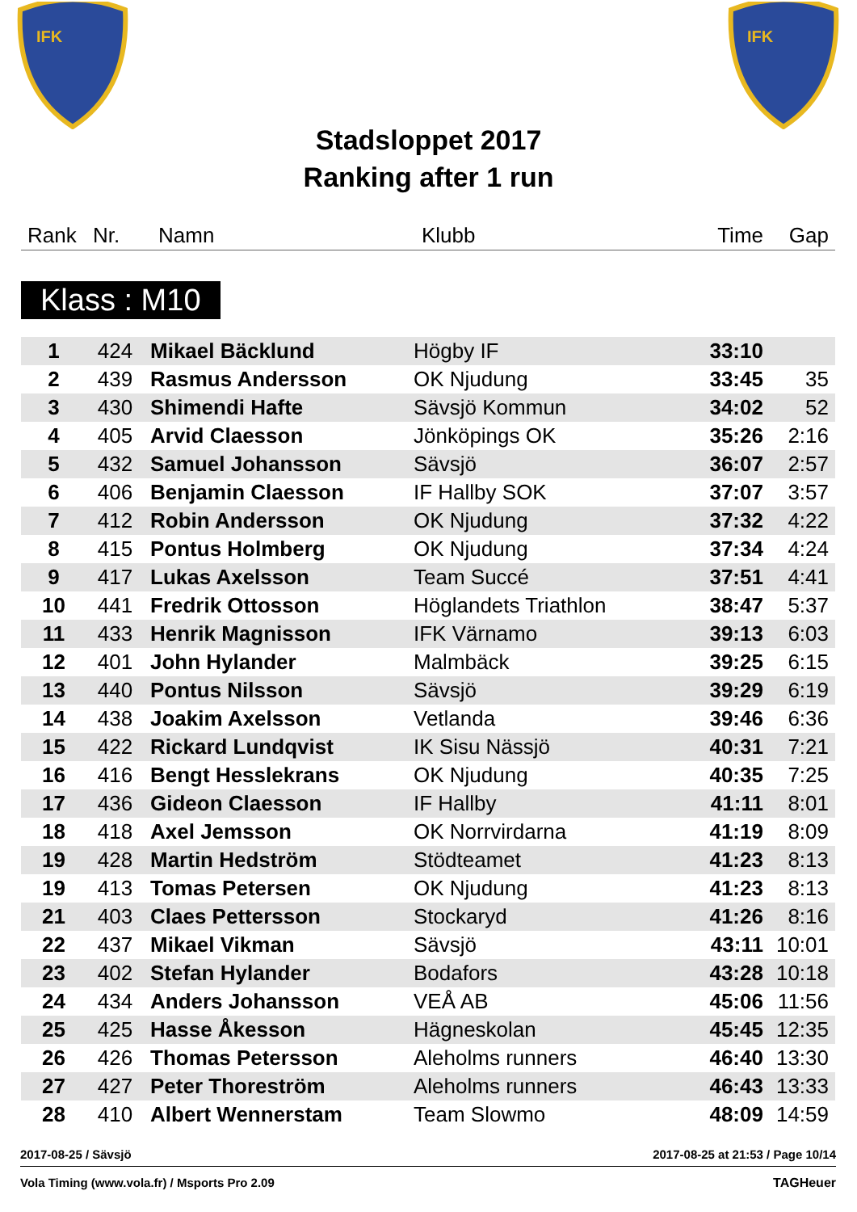IFK
IFK
Stadsloppet 2017
Ranking after 1 run
| Rank | Nr. | Namn | Klubb | Time | Gap |
| --- | --- | --- | --- | --- | --- |
Klass : M10
| 1 | 424 | Mikael Bäcklund | Högby IF | 33:10 | |
| 2 | 439 | Rasmus Andersson | OK Njudung | 33:45 | 35 |
| 3 | 430 | Shimendi Hafte | Sävsjö Kommun | 34:02 | 52 |
| 4 | 405 | Arvid Claesson | Jönköpings OK | 35:26 | 2:16 |
| 5 | 432 | Samuel Johansson | Sävsjö | 36:07 | 2:57 |
| 6 | 406 | Benjamin Claesson | IF Hallby SOK | 37:07 | 3:57 |
| 7 | 412 | Robin Andersson | OK Njudung | 37:32 | 4:22 |
| 8 | 415 | Pontus Holmberg | OK Njudung | 37:34 | 4:24 |
| 9 | 417 | Lukas Axelsson | Team Succé | 37:51 | 4:41 |
| 10 | 441 | Fredrik Ottosson | Höglandets Triathlon | 38:47 | 5:37 |
| 11 | 433 | Henrik Magnisson | IFK Värnamo | 39:13 | 6:03 |
| 12 | 401 | John Hylander | Malmbäck | 39:25 | 6:15 |
| 13 | 440 | Pontus Nilsson | Sävsjö | 39:29 | 6:19 |
| 14 | 438 | Joakim Axelsson | Vetlanda | 39:46 | 6:36 |
| 15 | 422 | Rickard Lundqvist | IK Sisu Nässjö | 40:31 | 7:21 |
| 16 | 416 | Bengt Hesslekrans | OK Njudung | 40:35 | 7:25 |
| 17 | 436 | Gideon Claesson | IF Hallby | 41:11 | 8:01 |
| 18 | 418 | Axel Jemsson | OK Norrvirdarna | 41:19 | 8:09 |
| 19 | 428 | Martin Hedström | Stödteamet | 41:23 | 8:13 |
| 19 | 413 | Tomas Petersen | OK Njudung | 41:23 | 8:13 |
| 21 | 403 | Claes Pettersson | Stockaryd | 41:26 | 8:16 |
| 22 | 437 | Mikael Vikman | Sävsjö | 43:11 | 10:01 |
| 23 | 402 | Stefan Hylander | Bodafors | 43:28 | 10:18 |
| 24 | 434 | Anders Johansson | VEÅ AB | 45:06 | 11:56 |
| 25 | 425 | Hasse Åkesson | Hägneskolan | 45:45 | 12:35 |
| 26 | 426 | Thomas Petersson | Aleholms runners | 46:40 | 13:30 |
| 27 | 427 | Peter Thoreström | Aleholms runners | 46:43 | 13:33 |
| 28 | 410 | Albert Wennerstam | Team Slowmo | 48:09 | 14:59 |
2017-08-25 / Sävsjö 2017-08-25 at 21:53 / Page 10/14
Vola Timing (www.vola.fr) / Msports Pro 2.09 TAGHeuer